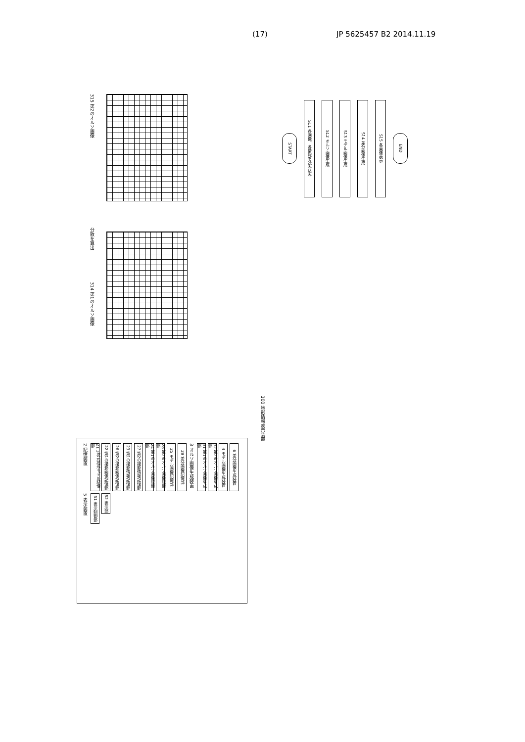(17) JP 5625457 B2 2014.11.19
315 第2のオルソ画像
分散を算出
314 第1のオルソ画像
START
S11 各画像、各情報を読み込み
S12 オルソ画像生成
S13 モデル画像生成
S14 差分画像生成
S15 各画像表示
END
100 地形情報表示装置
2 記憶装置
21 3次元地形モデル記憶部
22 第1の撮影画像記憶部
26 第2の撮影画像記憶部
23 第1の撮影情報記憶部
27 第2の撮影情報記憶部
24 第1のオルソ画像記憶部
28 第2のオルソ画像記憶部
25 モデル画像記憶部
29 差分画像記憶部
3 オルソ画像生成装置
31 第1のオルソ画像生成部
32 第2のオルソ画像生成部
4 モデル画像生成装置
6 差分画像生成装置
5 表示装置
51 表示制御部
52 表示部